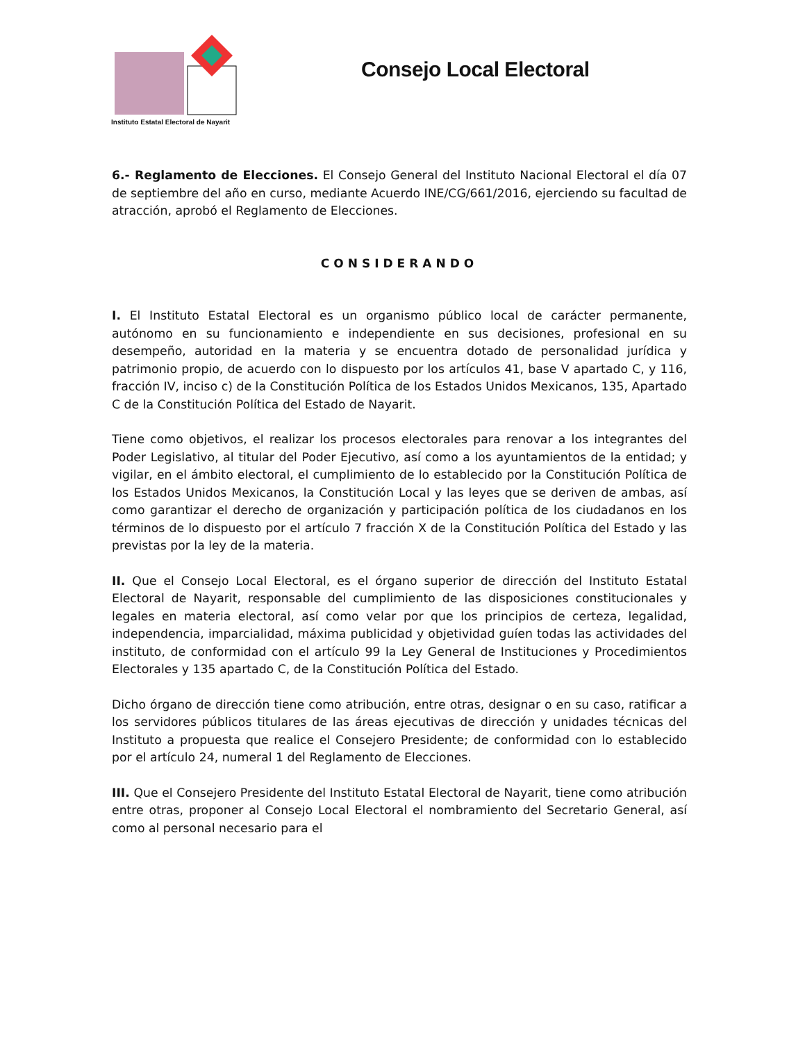Instituto Estatal Electoral de Nayarit
Consejo Local Electoral
6.- Reglamento de Elecciones. El Consejo General del Instituto Nacional Electoral el día 07 de septiembre del año en curso, mediante Acuerdo INE/CG/661/2016, ejerciendo su facultad de atracción, aprobó el Reglamento de Elecciones.
CONSIDERANDO
I. El Instituto Estatal Electoral es un organismo público local de carácter permanente, autónomo en su funcionamiento e independiente en sus decisiones, profesional en su desempeño, autoridad en la materia y se encuentra dotado de personalidad jurídica y patrimonio propio, de acuerdo con lo dispuesto por los artículos 41, base V apartado C, y 116, fracción IV, inciso c) de la Constitución Política de los Estados Unidos Mexicanos, 135, Apartado C de la Constitución Política del Estado de Nayarit.
Tiene como objetivos, el realizar los procesos electorales para renovar a los integrantes del Poder Legislativo, al titular del Poder Ejecutivo, así como a los ayuntamientos de la entidad; y vigilar, en el ámbito electoral, el cumplimiento de lo establecido por la Constitución Política de los Estados Unidos Mexicanos, la Constitución Local y las leyes que se deriven de ambas, así como garantizar el derecho de organización y participación política de los ciudadanos en los términos de lo dispuesto por el artículo 7 fracción X de la Constitución Política del Estado y las previstas por la ley de la materia.
II. Que el Consejo Local Electoral, es el órgano superior de dirección del Instituto Estatal Electoral de Nayarit, responsable del cumplimiento de las disposiciones constitucionales y legales en materia electoral, así como velar por que los principios de certeza, legalidad, independencia, imparcialidad, máxima publicidad y objetividad guíen todas las actividades del instituto, de conformidad con el artículo 99 la Ley General de Instituciones y Procedimientos Electorales y 135 apartado C, de la Constitución Política del Estado.
Dicho órgano de dirección tiene como atribución, entre otras, designar o en su caso, ratificar a los servidores públicos titulares de las áreas ejecutivas de dirección y unidades técnicas del Instituto a propuesta que realice el Consejero Presidente; de conformidad con lo establecido por el artículo 24, numeral 1 del Reglamento de Elecciones.
III. Que el Consejero Presidente del Instituto Estatal Electoral de Nayarit, tiene como atribución entre otras, proponer al Consejo Local Electoral el nombramiento del Secretario General, así como al personal necesario para el